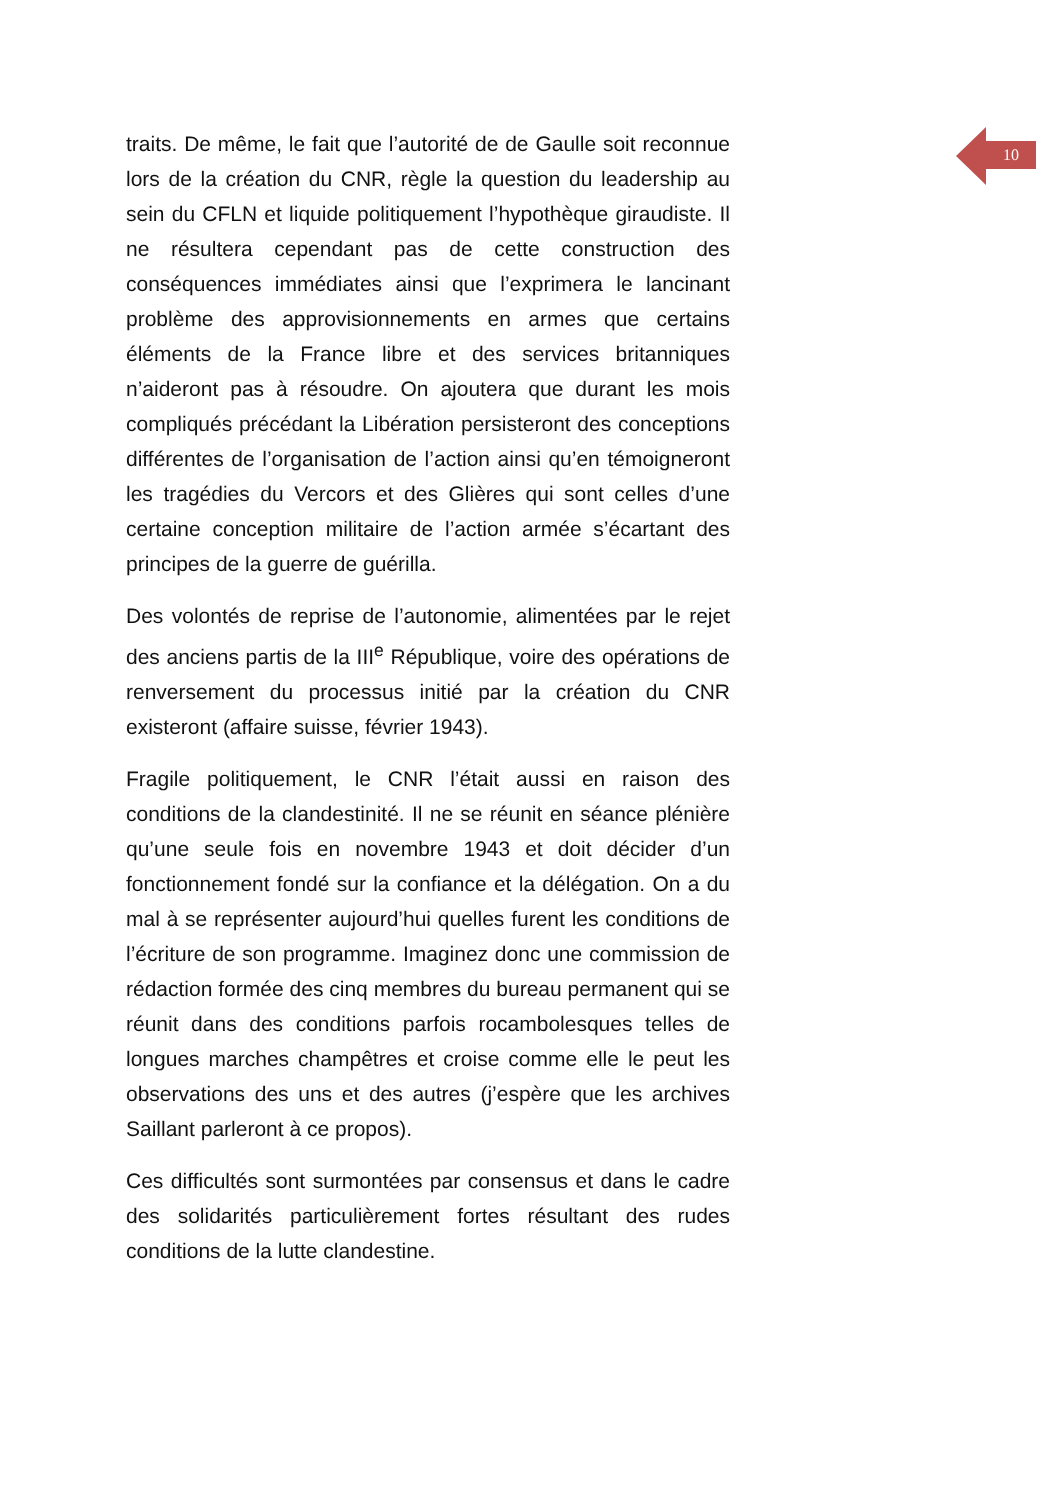10
traits. De même, le fait que l’autorité de de Gaulle soit reconnue lors de la création du CNR, règle la question du leadership au sein du CFLN et liquide politiquement l’hypothèque giraudiste. Il ne résultera cependant pas de cette construction des conséquences immédiates ainsi que l’exprimera le lancinant problème des approvisionnements en armes que certains éléments de la France libre et des services britanniques n’aideront pas à résoudre. On ajoutera que durant les mois compliqués précédant la Libération persisteront des conceptions différentes de l’organisation de l’action ainsi qu’en témoigneront les tragédies du Vercors et des Glières qui sont celles d’une certaine conception militaire de l’action armée s’écartant des principes de la guerre de guérilla.
Des volontés de reprise de l’autonomie, alimentées par le rejet des anciens partis de la III<sup>e</sup> République, voire des opérations de renversement du processus initié par la création du CNR existeront (affaire suisse, février 1943).
Fragile politiquement, le CNR l’était aussi en raison des conditions de la clandestinité. Il ne se réunit en séance plénière qu’une seule fois en novembre 1943 et doit décider d’un fonctionnement fondé sur la confiance et la délégation. On a du mal à se représenter aujourd’hui quelles furent les conditions de l’écriture de son programme. Imaginez donc une commission de rédaction formée des cinq membres du bureau permanent qui se réunit dans des conditions parfois rocambolesques telles de longues marches champêtres et croise comme elle le peut les observations des uns et des autres (j’espère que les archives Saillant parleront à ce propos).
Ces difficultés sont surmontées par consensus et dans le cadre des solidarités particulièrement fortes résultant des rudes conditions de la lutte clandestine.